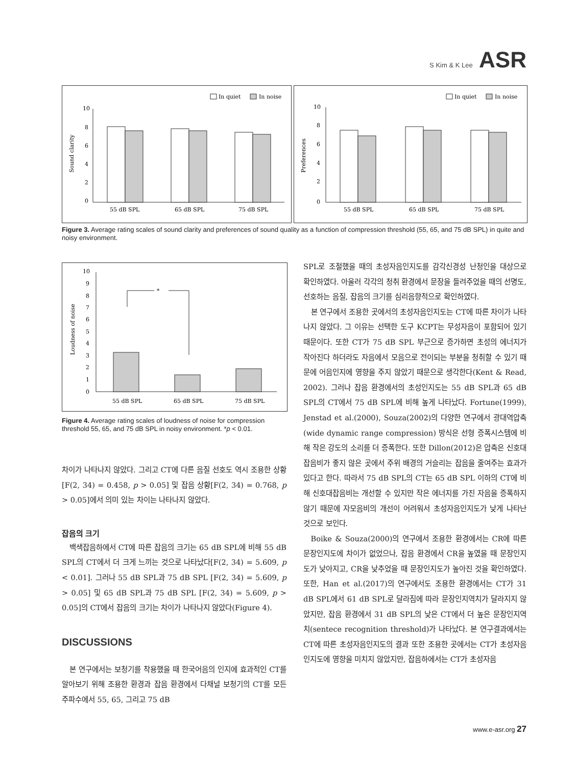S Kim & K Lee ASR
In quiet
In noise
10
8
6
4
2
0
Sound clarity
55 dB SPL
65 dB SPL
75 dB SPL
In quiet
In noise
10
8
6
4
2
0
Preferences
55 dB SPL
65 dB SPL
75 dB SPL
Figure 3. Average rating scales of sound clarity and preferences of sound quality as a function of compression threshold (55, 65, and 75 dB SPL) in quite and noisy environment.
10
9
8
7
6
5
4
3
2
1
0
Loudness of noise
*
55 dB SPL
65 dB SPL
75 dB SPL
Figure 4. Average rating scales of loudness of noise for compression threshold 55, 65, and 75 dB SPL in noisy environment. *p < 0.01.
차이가 나타나지 않았다. 그리고 CT에 다른 음질 선호도 역시 조용한 상황[F(2, 34) = 0.458, p > 0.05] 및 잡음 상황[F(2, 34) = 0.768, p > 0.05]에서 의미 있는 차이는 나타나지 않았다.
잡음의 크기
백색잡음하에서 CT에 따른 잡음의 크기는 65 dB SPL에 비해 55 dB SPL의 CT에서 더 크게 느끼는 것으로 나타났다[F(2, 34) = 5.609, p < 0.01]. 그러나 55 dB SPL과 75 dB SPL [F(2, 34) = 5.609, p > 0.05] 및 65 dB SPL과 75 dB SPL [F(2, 34) = 5.609, p > 0.05]의 CT에서 잡음의 크기는 차이가 나타나지 않았다(Figure 4).
DISCUSSIONS
본 연구에서는 보청기를 착용했을 때 한국어음의 인지에 효과적인 CT를 알아보기 위해 조용한 환경과 잡음 환경에서 다채널 보청기의 CT를 모든 주파수에서 55, 65, 그리고 75 dB
SPL로 조절했을 때의 초성자음인지도를 감각신경성 난청인을 대상으로 확인하였다. 아울러 각각의 청취 환경에서 문장을 들려주었을 때의 선명도, 선호하는 음질, 잡음의 크기를 심리음향적으로 확인하였다.
본 연구에서 조용한 곳에서의 초성자음인지도는 CT에 따른 차이가 나타나지 않았다. 그 이유는 선택한 도구 KCPT는 무성자음이 포함되어 있기 때문이다. 또한 CT가 75 dB SPL 부근으로 증가하면 초성의 에너지가 작아진다 하더라도 자음에서 모음으로 전이되는 부분을 청취할 수 있기 때문에 어음인지에 영향을 주지 않았기 때문으로 생각한다(Kent & Read, 2002). 그러나 잡음 환경에서의 초성인지도는 55 dB SPL과 65 dB SPL의 CT에서 75 dB SPL에 비해 높게 나타났다. Fortune(1999), Jenstad et al.(2000), Souza(2002)의 다양한 연구에서 광대역압축(wide dynamic range compression) 방식은 선형 증폭시스템에 비해 작은 강도의 소리를 더 증폭한다. 또한 Dillon(2012)은 압축은 신호대잡음비가 좋지 않은 곳에서 주위 배경의 거슬리는 잡음을 줄여주는 효과가 있다고 한다. 따라서 75 dB SPL의 CT는 65 dB SPL 이하의 CT에 비해 신호대잡음비는 개선할 수 있지만 작은 에너지를 가진 자음을 증폭하지 않기 때문에 자모음비의 개선이 어려워서 초성자음인지도가 낮게 나타난 것으로 보인다.
Boike & Souza(2000)의 연구에서 조용한 환경에서는 CR에 따른 문장인지도에 차이가 없었으나, 잡음 환경에서 CR을 높였을 때 문장인지도가 낮아지고, CR을 낮추었을 때 문장인지도가 높아진 것을 확인하였다. 또한, Han et al.(2017)의 연구에서도 조용한 환경에서는 CT가 31 dB SPL에서 61 dB SPL로 달라짐에 따라 문장인지역치가 달라지지 않았지만, 잡음 환경에서 31 dB SPL의 낮은 CT에서 더 높은 문장인지역치(sentece recognition threshold)가 나타났다. 본 연구결과에서는 CT에 따른 초성자음인지도의 결과 또한 조용한 곳에서는 CT가 초성자음인지도에 영향을 미치지 않았지만, 잡음하에서는 CT가 초성자음
www.e-asr.org 27